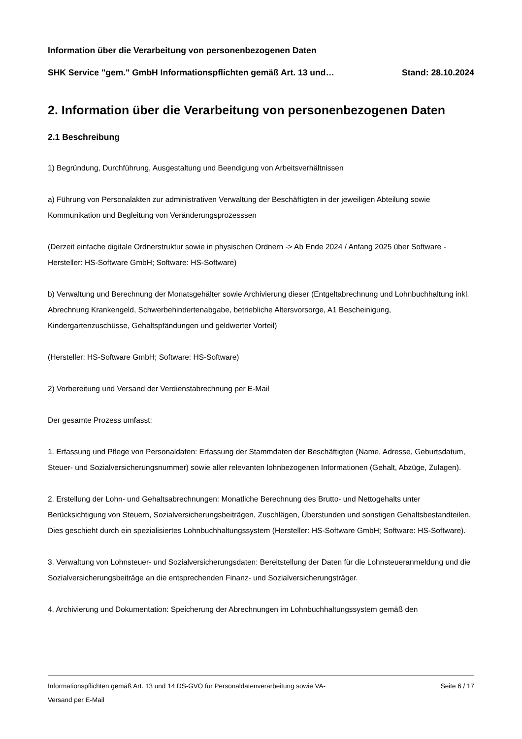Information über die Verarbeitung von personenbezogenen Daten
SHK Service "gem." GmbH Informationspflichten gemäß Art. 13 und… Stand: 28.10.2024
2. Information über die Verarbeitung von personenbezogenen Daten
2.1 Beschreibung
1) Begründung, Durchführung, Ausgestaltung und Beendigung von Arbeitsverhältnissen
a) Führung von Personalakten zur administrativen Verwaltung der Beschäftigten in der jeweiligen Abteilung sowie Kommunikation und Begleitung von Veränderungsprozesssen
(Derzeit einfache digitale Ordnerstruktur sowie in physischen Ordnern -> Ab Ende 2024 / Anfang 2025 über Software - Hersteller: HS-Software GmbH; Software: HS-Software)
b) Verwaltung und Berechnung der Monatsgehälter sowie Archivierung dieser (Entgeltabrechnung und Lohnbuchhaltung inkl. Abrechnung Krankengeld, Schwerbehindertenabgabe, betriebliche Altersvorsorge, A1 Bescheinigung, Kindergartenzuschüsse, Gehaltspfändungen und geldwerter Vorteil)
(Hersteller: HS-Software GmbH; Software: HS-Software)
2) Vorbereitung und Versand der Verdienstabrechnung per E-Mail
Der gesamte Prozess umfasst:
1. Erfassung und Pflege von Personaldaten: Erfassung der Stammdaten der Beschäftigten (Name, Adresse, Geburtsdatum, Steuer- und Sozialversicherungsnummer) sowie aller relevanten lohnbezogenen Informationen (Gehalt, Abzüge, Zulagen).
2. Erstellung der Lohn- und Gehaltsabrechnungen: Monatliche Berechnung des Brutto- und Nettogehalts unter Berücksichtigung von Steuern, Sozialversicherungsbeiträgen, Zuschlägen, Überstunden und sonstigen Gehaltsbestandteilen. Dies geschieht durch ein spezialisiertes Lohnbuchhaltungssystem (Hersteller: HS-Software GmbH; Software: HS-Software).
3. Verwaltung von Lohnsteuer- und Sozialversicherungsdaten: Bereitstellung der Daten für die Lohnsteueranmeldung und die Sozialversicherungsbeiträge an die entsprechenden Finanz- und Sozialversicherungsträger.
4. Archivierung und Dokumentation: Speicherung der Abrechnungen im Lohnbuchhaltungssystem gemäß den
Informationspflichten gemäß Art. 13 und 14 DS-GVO für Personaldatenverarbeitung sowie VA-
Versand per E-Mail Seite 6 / 17